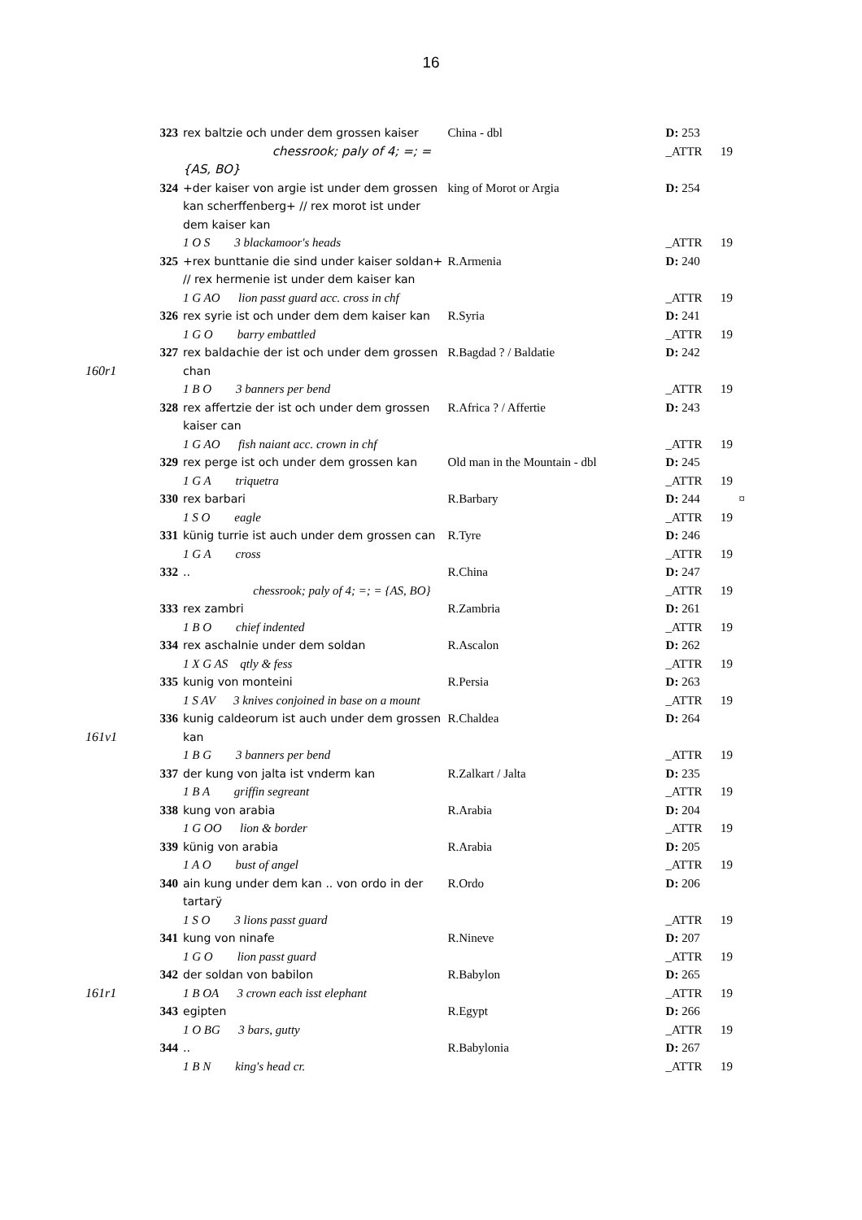16
| | 323 | rex baltzie och under dem grossen kaiser | China - dbl | D: 253 | |
| | | chessrook; paly of 4; =; = {AS, BO} | | _ATTR | 19 |
| | 324 | +der kaiser von argie ist under dem grossen kan scherffenberg+ // rex morot ist under dem kaiser kan | king of Morot or Argia | D: 254 | |
| | | 1 O S 3 blackamoor's heads | | _ATTR | 19 |
| | 325 | +rex bunttanie die sind under kaiser soldan+ // rex hermenie ist under dem kaiser kan | R.Armenia | D: 240 | |
| | | 1 G AO lion passt guard acc. cross in chf | | _ATTR | 19 |
| | 326 | rex syrie ist och under dem dem kaiser kan | R.Syria | D: 241 | |
| | | 1 G O barry embattled | | _ATTR | 19 |
| 160r1 | 327 | rex baldachie der ist och under dem grossen chan | R.Bagdad ? / Baldatie | D: 242 | |
| | | 1 B O 3 banners per bend | | _ATTR | 19 |
| | 328 | rex affertzie der ist och under dem grossen kaiser can | R.Africa ? / Affertie | D: 243 | |
| | | 1 G AO fish naiant acc. crown in chf | | _ATTR | 19 |
| | 329 | rex perge ist och under dem grossen kan | Old man in the Mountain - dbl | D: 245 | |
| | | 1 G A triquetra | | _ATTR | 19 |
| | 330 | rex barbari | R.Barbary | D: 244 | ¤ |
| | | 1 S O eagle | | _ATTR | 19 |
| | 331 | künig turrie ist auch under dem grossen can | R.Tyre | D: 246 | |
| | | 1 G A cross | | _ATTR | 19 |
| | 332 | .. | R.China | D: 247 | |
| | | chessrook; paly of 4; =; = {AS, BO} | | _ATTR | 19 |
| | 333 | rex zambri | R.Zambria | D: 261 | |
| | | 1 B O chief indented | | _ATTR | 19 |
| | 334 | rex aschalnie under dem soldan | R.Ascalon | D: 262 | |
| | | 1 X G AS qtly & fess | | _ATTR | 19 |
| | 335 | kunig von monteini | R.Persia | D: 263 | |
| | | 1 S AV 3 knives conjoined in base on a mount | | _ATTR | 19 |
| 161v1 | 336 | kunig caldeorum ist auch under dem grossen kan | R.Chaldea | D: 264 | |
| | | 1 B G 3 banners per bend | | _ATTR | 19 |
| | 337 | der kung von jalta ist vnderm kan | R.Zalkart / Jalta | D: 235 | |
| | | 1 B A griffin segreant | | _ATTR | 19 |
| | 338 | kung von arabia | R.Arabia | D: 204 | |
| | | 1 G OO lion & border | | _ATTR | 19 |
| | 339 | künig von arabia | R.Arabia | D: 205 | |
| | | 1 A O bust of angel | | _ATTR | 19 |
| | 340 | ain kung under dem kan .. von ordo in der tartarÿ | R.Ordo | D: 206 | |
| | | 1 S O 3 lions passt guard | | _ATTR | 19 |
| | 341 | kung von ninafe | R.Nineve | D: 207 | |
| | | 1 G O lion passt guard | | _ATTR | 19 |
| | 342 | der soldan von babilon | R.Babylon | D: 265 | |
| 161r1 | | 1 B OA 3 crown each isst elephant | | _ATTR | 19 |
| | 343 | egipten | R.Egypt | D: 266 | |
| | | 1 O BG 3 bars, gutty | | _ATTR | 19 |
| | 344 | .. | R.Babylonia | D: 267 | |
| | | 1 B N king's head cr. | | _ATTR | 19 |